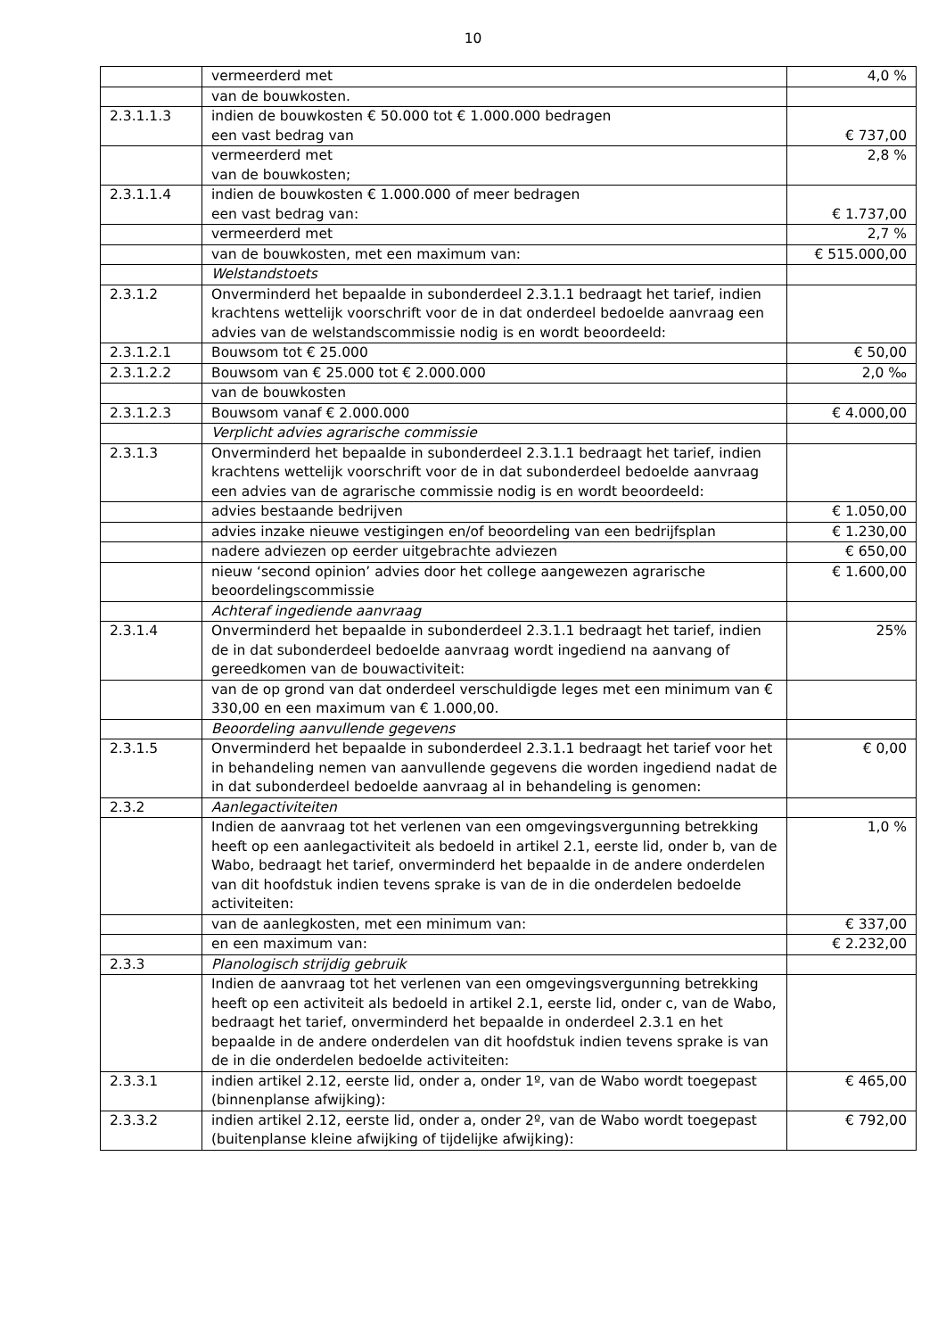10
| | vermeerderd met | 4,0 % |
| | van de bouwkosten. | |
| 2.3.1.1.3 | indien de bouwkosten € 50.000 tot € 1.000.000 bedragen een vast bedrag van | € 737,00 |
| | vermeerderd met van de bouwkosten; | 2,8 % |
| 2.3.1.1.4 | indien de bouwkosten € 1.000.000 of meer bedragen een vast bedrag van: | € 1.737,00 |
| | vermeerderd met | 2,7 % |
| | van de bouwkosten, met een maximum van: | € 515.000,00 |
| | Welstandstoets | |
| 2.3.1.2 | Onverminderd het bepaalde in subonderdeel 2.3.1.1 bedraagt het tarief, indien krachtens wettelijk voorschrift voor de in dat onderdeel bedoelde aanvraag een advies van de welstandscommissie nodig is en wordt beoordeeld: | |
| 2.3.1.2.1 | Bouwsom tot € 25.000 | € 50,00 |
| 2.3.1.2.2 | Bouwsom van € 25.000 tot € 2.000.000 | 2,0 ‰ |
| | van de bouwkosten | |
| 2.3.1.2.3 | Bouwsom vanaf € 2.000.000 | € 4.000,00 |
| | Verplicht advies agrarische commissie | |
| 2.3.1.3 | Onverminderd het bepaalde in subonderdeel 2.3.1.1 bedraagt het tarief, indien krachtens wettelijk voorschrift voor de in dat subonderdeel bedoelde aanvraag een advies van de agrarische commissie nodig is en wordt beoordeeld: | |
| | advies bestaande bedrijven | € 1.050,00 |
| | advies inzake nieuwe vestigingen en/of beoordeling van een bedrijfsplan | € 1.230,00 |
| | nadere adviezen op eerder uitgebrachte adviezen | € 650,00 |
| | nieuw ‘second opinion’ advies door het college aangewezen agrarische beoordelingscommissie | € 1.600,00 |
| | Achteraf ingediende aanvraag | |
| 2.3.1.4 | Onverminderd het bepaalde in subonderdeel 2.3.1.1 bedraagt het tarief, indien de in dat subonderdeel bedoelde aanvraag wordt ingediend na aanvang of gereedkomen van de bouwactiviteit: | 25% |
| | van de op grond van dat onderdeel verschuldigde leges met een minimum van € 330,00 en een maximum van € 1.000,00. | |
| | Beoordeling aanvullende gegevens | |
| 2.3.1.5 | Onverminderd het bepaalde in subonderdeel 2.3.1.1 bedraagt het tarief voor het in behandeling nemen van aanvullende gegevens die worden ingediend nadat de in dat subonderdeel bedoelde aanvraag al in behandeling is genomen: | € 0,00 |
| 2.3.2 | Aanlegactiviteiten | |
| | Indien de aanvraag tot het verlenen van een omgevingsvergunning betrekking heeft op een aanlegactiviteit als bedoeld in artikel 2.1, eerste lid, onder b, van de Wabo, bedraagt het tarief, onverminderd het bepaalde in de andere onderdelen van dit hoofdstuk indien tevens sprake is van de in die onderdelen bedoelde activiteiten: | 1,0 % |
| | van de aanlegkosten, met een minimum van: | € 337,00 |
| | en een maximum van: | € 2.232,00 |
| 2.3.3 | Planologisch strijdig gebruik | |
| | Indien de aanvraag tot het verlenen van een omgevingsvergunning betrekking heeft op een activiteit als bedoeld in artikel 2.1, eerste lid, onder c, van de Wabo, bedraagt het tarief, onverminderd het bepaalde in onderdeel 2.3.1 en het bepaalde in de andere onderdelen van dit hoofdstuk indien tevens sprake is van de in die onderdelen bedoelde activiteiten: | |
| 2.3.3.1 | indien artikel 2.12, eerste lid, onder a, onder 1º, van de Wabo wordt toegepast (binnenplanse afwijking): | € 465,00 |
| 2.3.3.2 | indien artikel 2.12, eerste lid, onder a, onder 2º, van de Wabo wordt toegepast (buitenplanse kleine afwijking of tijdelijke afwijking): | € 792,00 |